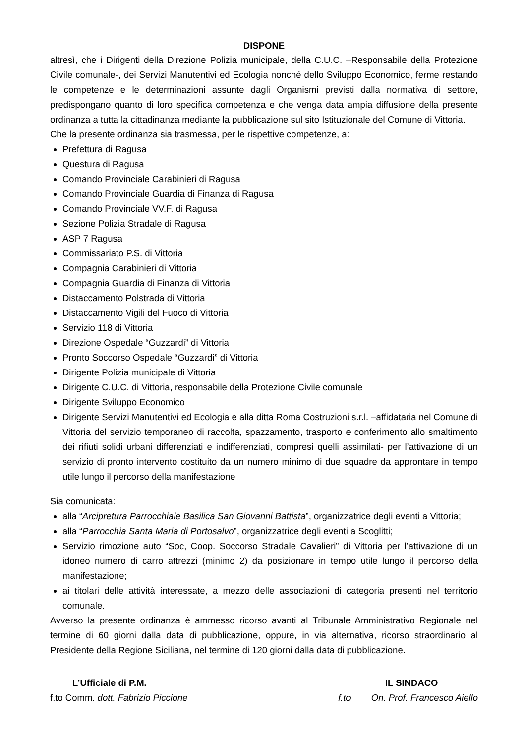DISPONE
altresì, che i Dirigenti della Direzione Polizia municipale, della C.U.C. –Responsabile della Protezione Civile comunale-, dei Servizi Manutentivi ed Ecologia nonché dello Sviluppo Economico, ferme restando le competenze e le determinazioni assunte dagli Organismi previsti dalla normativa di settore, predispongano quanto di loro specifica competenza e che venga data ampia diffusione della presente ordinanza a tutta la cittadinanza mediante la pubblicazione sul sito Istituzionale del Comune di Vittoria.
Che la presente ordinanza sia trasmessa, per le rispettive competenze, a:
Prefettura di Ragusa
Questura di Ragusa
Comando Provinciale Carabinieri di Ragusa
Comando Provinciale Guardia di Finanza di Ragusa
Comando Provinciale VV.F. di Ragusa
Sezione Polizia Stradale di Ragusa
ASP 7 Ragusa
Commissariato P.S. di Vittoria
Compagnia Carabinieri di Vittoria
Compagnia Guardia di Finanza di Vittoria
Distaccamento Polstrada di Vittoria
Distaccamento Vigili del Fuoco di Vittoria
Servizio 118 di Vittoria
Direzione Ospedale “Guzzardi” di Vittoria
Pronto Soccorso Ospedale “Guzzardi” di Vittoria
Dirigente Polizia municipale di Vittoria
Dirigente C.U.C. di Vittoria, responsabile della Protezione Civile comunale
Dirigente Sviluppo Economico
Dirigente Servizi Manutentivi ed Ecologia e alla ditta Roma Costruzioni s.r.l. –affidataria nel Comune di Vittoria del servizio temporaneo di raccolta, spazzamento, trasporto e conferimento allo smaltimento dei rifiuti solidi urbani differenziati e indifferenziati, compresi quelli assimilati- per l’attivazione di un servizio di pronto intervento costituito da un numero minimo di due squadre da approntare in tempo utile lungo il percorso della manifestazione
Sia comunicata:
alla “Arcipretura Parrocchiale Basilica San Giovanni Battista”, organizzatrice degli eventi a Vittoria;
alla “Parrocchia Santa Maria di Portosalvo”, organizzatrice degli eventi a Scoglitti;
Servizio rimozione auto “Soc, Coop. Soccorso Stradale Cavalieri” di Vittoria per l’attivazione di un idoneo numero di carro attrezzi (minimo 2) da posizionare in tempo utile lungo il percorso della manifestazione;
ai titolari delle attività interessate, a mezzo delle associazioni di categoria presenti nel territorio comunale.
Avverso la presente ordinanza è ammesso ricorso avanti al Tribunale Amministrativo Regionale nel termine di 60 giorni dalla data di pubblicazione, oppure, in via alternativa, ricorso straordinario al Presidente della Regione Siciliana, nel termine di 120 giorni dalla data di pubblicazione.
L’Ufficiale di P.M.
f.to Comm. dott. Fabrizio Piccione
IL SINDACO
f.to On. Prof. Francesco Aiello